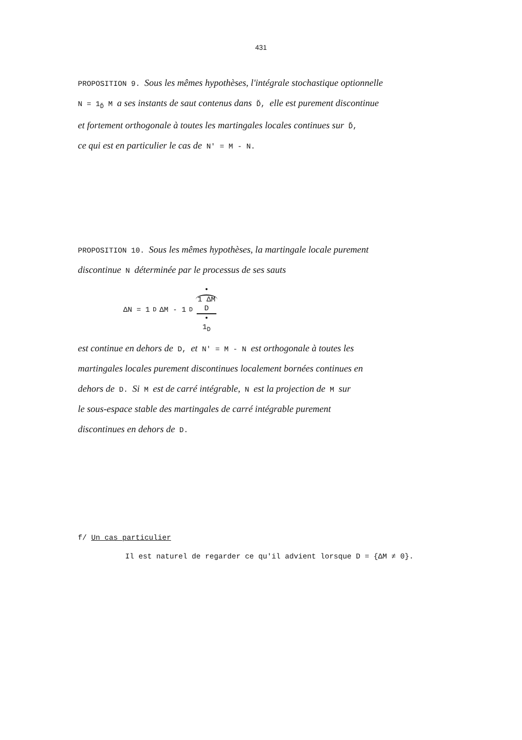431
PROPOSITION 9. Sous les mêmes hypothèses, l'intégrale stochastique optionnelle
N = 1<sub>Ď</sub> M a ses instants de saut contenus dans Ď, elle est purement discontinue
et fortement orthogonale à toutes les martingales locales continues sur Ď,
ce qui est en particulier le cas de N' = M - N.
PROPOSITION 10. Sous les mêmes hypothèses, la martingale locale purement
discontinue N déterminée par le processus de ses sauts
ΔN = 1<sub>D</sub> ΔM - 1<sub>D</sub> • 1 ΔM D • 1<sub>D</sub>
est continue en dehors de D, et N' = M - N est orthogonale à toutes les
martingales locales purement discontinues localement bornées continues en
dehors de D. Si M est de carré intégrable, N est la projection de M sur
le sous-espace stable des martingales de carré intégrable purement
discontinues en dehors de D.
f/ Un cas particulier
Il est naturel de regarder ce qu'il advient lorsque D = {ΔM ≠ 0}.